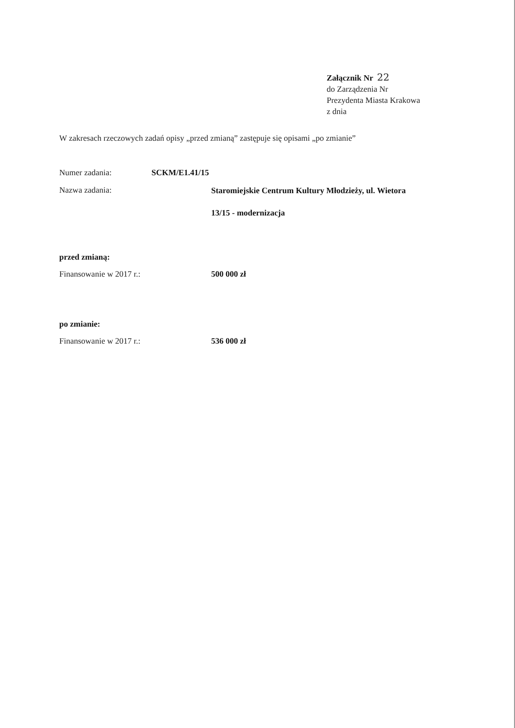Załącznik Nr 22
do Zarządzenia Nr
Prezydenta Miasta Krakowa
z dnia
W zakresach rzeczowych zadań opisy „przed zmianą” zastępuje się opisami „po zmianie”
Numer zadania: SCKM/E1.41/15
Nazwa zadania:
Staromiejskie Centrum Kultury Młodzieży, ul. Wietora
13/15 - modernizacja
przed zmianą:
Finansowanie w 2017 r.: 500 000 zł
po zmianie:
Finansowanie w 2017 r.: 536 000 zł